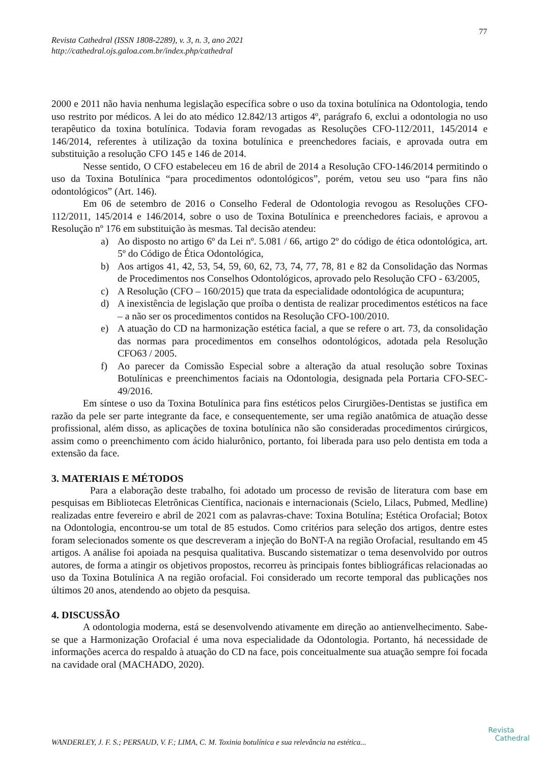77
Revista Cathedral (ISSN 1808-2289), v. 3, n. 3, ano 2021
http://cathedral.ojs.galoa.com.br/index.php/cathedral
2000 e 2011 não havia nenhuma legislação específica sobre o uso da toxina botulínica na Odontologia, tendo uso restrito por médicos. A lei do ato médico 12.842/13 artigos 4º, parágrafo 6, exclui a odontologia no uso terapêutico da toxina botulínica. Todavia foram revogadas as Resoluções CFO-112/2011, 145/2014 e 146/2014, referentes à utilização da toxina botulínica e preenchedores faciais, e aprovada outra em substituição a resolução CFO 145 e 146 de 2014.
Nesse sentido, O CFO estabeleceu em 16 de abril de 2014 a Resolução CFO-146/2014 permitindo o uso da Toxina Botulínica “para procedimentos odontológicos”, porém, vetou seu uso “para fins não odontológicos” (Art. 146).
Em 06 de setembro de 2016 o Conselho Federal de Odontologia revogou as Resoluções CFO-112/2011, 145/2014 e 146/2014, sobre o uso de Toxina Botulínica e preenchedores faciais, e aprovou a Resolução nº 176 em substituição às mesmas. Tal decisão atendeu:
a) Ao disposto no artigo 6º da Lei nº. 5.081 / 66, artigo 2º do código de ética odontológica, art. 5º do Código de Ética Odontológica,
b) Aos artigos 41, 42, 53, 54, 59, 60, 62, 73, 74, 77, 78, 81 e 82 da Consolidação das Normas de Procedimentos nos Conselhos Odontológicos, aprovado pelo Resolução CFO - 63/2005,
c) A Resolução (CFO – 160/2015) que trata da especialidade odontológica de acupuntura;
d) A inexistência de legislação que proíba o dentista de realizar procedimentos estéticos na face – a não ser os procedimentos contidos na Resolução CFO-100/2010.
e) A atuação do CD na harmonização estética facial, a que se refere o art. 73, da consolidação das normas para procedimentos em conselhos odontológicos, adotada pela Resolução CFO63 / 2005.
f) Ao parecer da Comissão Especial sobre a alteração da atual resolução sobre Toxinas Botulínicas e preenchimentos faciais na Odontologia, designada pela Portaria CFO-SEC-49/2016.
Em síntese o uso da Toxina Botulínica para fins estéticos pelos Cirurgiões-Dentistas se justifica em razão da pele ser parte integrante da face, e consequentemente, ser uma região anatômica de atuação desse profissional, além disso, as aplicações de toxina botulínica não são consideradas procedimentos cirúrgicos, assim como o preenchimento com ácido hialurônico, portanto, foi liberada para uso pelo dentista em toda a extensão da face.
3. MATERIAIS E MÉTODOS
Para a elaboração deste trabalho, foi adotado um processo de revisão de literatura com base em pesquisas em Bibliotecas Eletrônicas Científica, nacionais e internacionais (Scielo, Lilacs, Pubmed, Medline) realizadas entre fevereiro e abril de 2021 com as palavras-chave: Toxina Botulína; Estética Orofacial; Botox na Odontologia, encontrou-se um total de 85 estudos. Como critérios para seleção dos artigos, dentre estes foram selecionados somente os que descreveram a injeção do BoNT-A na região Orofacial, resultando em 45 artigos. A análise foi apoiada na pesquisa qualitativa. Buscando sistematizar o tema desenvolvido por outros autores, de forma a atingir os objetivos propostos, recorreu às principais fontes bibliográficas relacionadas ao uso da Toxina Botulínica A na região orofacial. Foi considerado um recorte temporal das publicações nos últimos 20 anos, atendendo ao objeto da pesquisa.
4. DISCUSSÃO
A odontologia moderna, está se desenvolvendo ativamente em direção ao antienvelhecimento. Sabe-se que a Harmonização Orofacial é uma nova especialidade da Odontologia. Portanto, há necessidade de informações acerca do respaldo à atuação do CD na face, pois conceitualmente sua atuação sempre foi focada na cavidade oral (MACHADO, 2020).
WANDERLEY, J. F. S.; PERSAUD, V. F.; LIMA, C. M. Toxinia botulínica e sua relevância na estética...
Revista
Cathedral